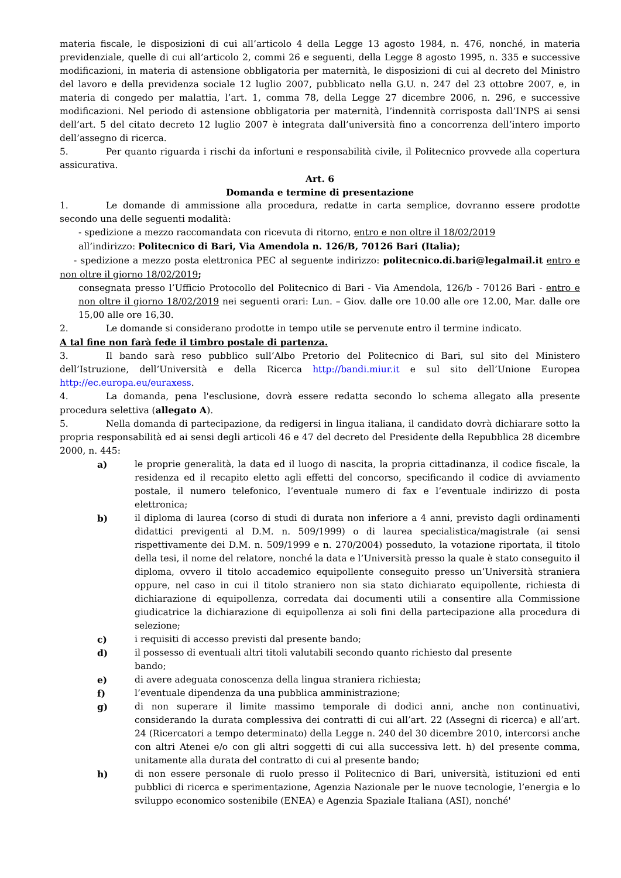materia fiscale, le disposizioni di cui all’articolo 4 della Legge 13 agosto 1984, n. 476, nonché, in materia previdenziale, quelle di cui all’articolo 2, commi 26 e seguenti, della Legge 8 agosto 1995, n. 335 e successive modificazioni, in materia di astensione obbligatoria per maternità, le disposizioni di cui al decreto del Ministro del lavoro e della previdenza sociale 12 luglio 2007, pubblicato nella G.U. n. 247 del 23 ottobre 2007, e, in materia di congedo per malattia, l’art. 1, comma 78, della Legge 27 dicembre 2006, n. 296, e successive modificazioni. Nel periodo di astensione obbligatoria per maternità, l’indennità corrisposta dall’INPS ai sensi dell’art. 5 del citato decreto 12 luglio 2007 è integrata dall’università fino a concorrenza dell’intero importo dell’assegno di ricerca.
5. Per quanto riguarda i rischi da infortuni e responsabilità civile, il Politecnico provvede alla copertura assicurativa.
Art. 6
Domanda e termine di presentazione
1. Le domande di ammissione alla procedura, redatte in carta semplice, dovranno essere prodotte secondo una delle seguenti modalità:
- spedizione a mezzo raccomandata con ricevuta di ritorno, entro e non oltre il 18/02/2019
all’indirizzo: Politecnico di Bari, Via Amendola n. 126/B, 70126 Bari (Italia);
- spedizione a mezzo posta elettronica PEC al seguente indirizzo: politecnico.di.bari@legalmail.it entro e non oltre il giorno 18/02/2019;
consegnata presso l’Ufficio Protocollo del Politecnico di Bari - Via Amendola, 126/b - 70126 Bari - entro e non oltre il giorno 18/02/2019 nei seguenti orari: Lun. – Giov. dalle ore 10.00 alle ore 12.00, Mar. dalle ore 15,00 alle ore 16,30.
2. Le domande si considerano prodotte in tempo utile se pervenute entro il termine indicato.
A tal fine non farà fede il timbro postale di partenza.
3. Il bando sarà reso pubblico sull’Albo Pretorio del Politecnico di Bari, sul sito del Ministero dell’Istruzione, dell’Università e della Ricerca http://bandi.miur.it e sul sito dell’Unione Europea http://ec.europa.eu/euraxess.
4. La domanda, pena l'esclusione, dovrà essere redatta secondo lo schema allegato alla presente procedura selettiva (allegato A).
5. Nella domanda di partecipazione, da redigersi in lingua italiana, il candidato dovrà dichiarare sotto la propria responsabilità ed ai sensi degli articoli 46 e 47 del decreto del Presidente della Repubblica 28 dicembre 2000, n. 445:
a) le proprie generalità, la data ed il luogo di nascita, la propria cittadinanza, il codice fiscale, la residenza ed il recapito eletto agli effetti del concorso, specificando il codice di avviamento postale, il numero telefonico, l’eventuale numero di fax e l’eventuale indirizzo di posta elettronica;
b) il diploma di laurea (corso di studi di durata non inferiore a 4 anni, previsto dagli ordinamenti didattici previgenti al D.M. n. 509/1999) o di laurea specialistica/magistrale (ai sensi rispettivamente dei D.M. n. 509/1999 e n. 270/2004) posseduto, la votazione riportata, il titolo della tesi, il nome del relatore, nonché la data e l’Università presso la quale è stato conseguito il diploma, ovvero il titolo accademico equipollente conseguito presso un’Università straniera oppure, nel caso in cui il titolo straniero non sia stato dichiarato equipollente, richiesta di dichiarazione di equipollenza, corredata dai documenti utili a consentire alla Commissione giudicatrice la dichiarazione di equipollenza ai soli fini della partecipazione alla procedura di selezione;
c) i requisiti di accesso previsti dal presente bando;
d) il possesso di eventuali altri titoli valutabili secondo quanto richiesto dal presente
bando;
e) di avere adeguata conoscenza della lingua straniera richiesta;
f) l’eventuale dipendenza da una pubblica amministrazione;
g) di non superare il limite massimo temporale di dodici anni, anche non continuativi, considerando la durata complessiva dei contratti di cui all’art. 22 (Assegni di ricerca) e all’art. 24 (Ricercatori a tempo determinato) della Legge n. 240 del 30 dicembre 2010, intercorsi anche con altri Atenei e/o con gli altri soggetti di cui alla successiva lett. h) del presente comma, unitamente alla durata del contratto di cui al presente bando;
h) di non essere personale di ruolo presso il Politecnico di Bari, università, istituzioni ed enti pubblici di ricerca e sperimentazione, Agenzia Nazionale per le nuove tecnologie, l’energia e lo sviluppo economico sostenibile (ENEA) e Agenzia Spaziale Italiana (ASI), nonché'